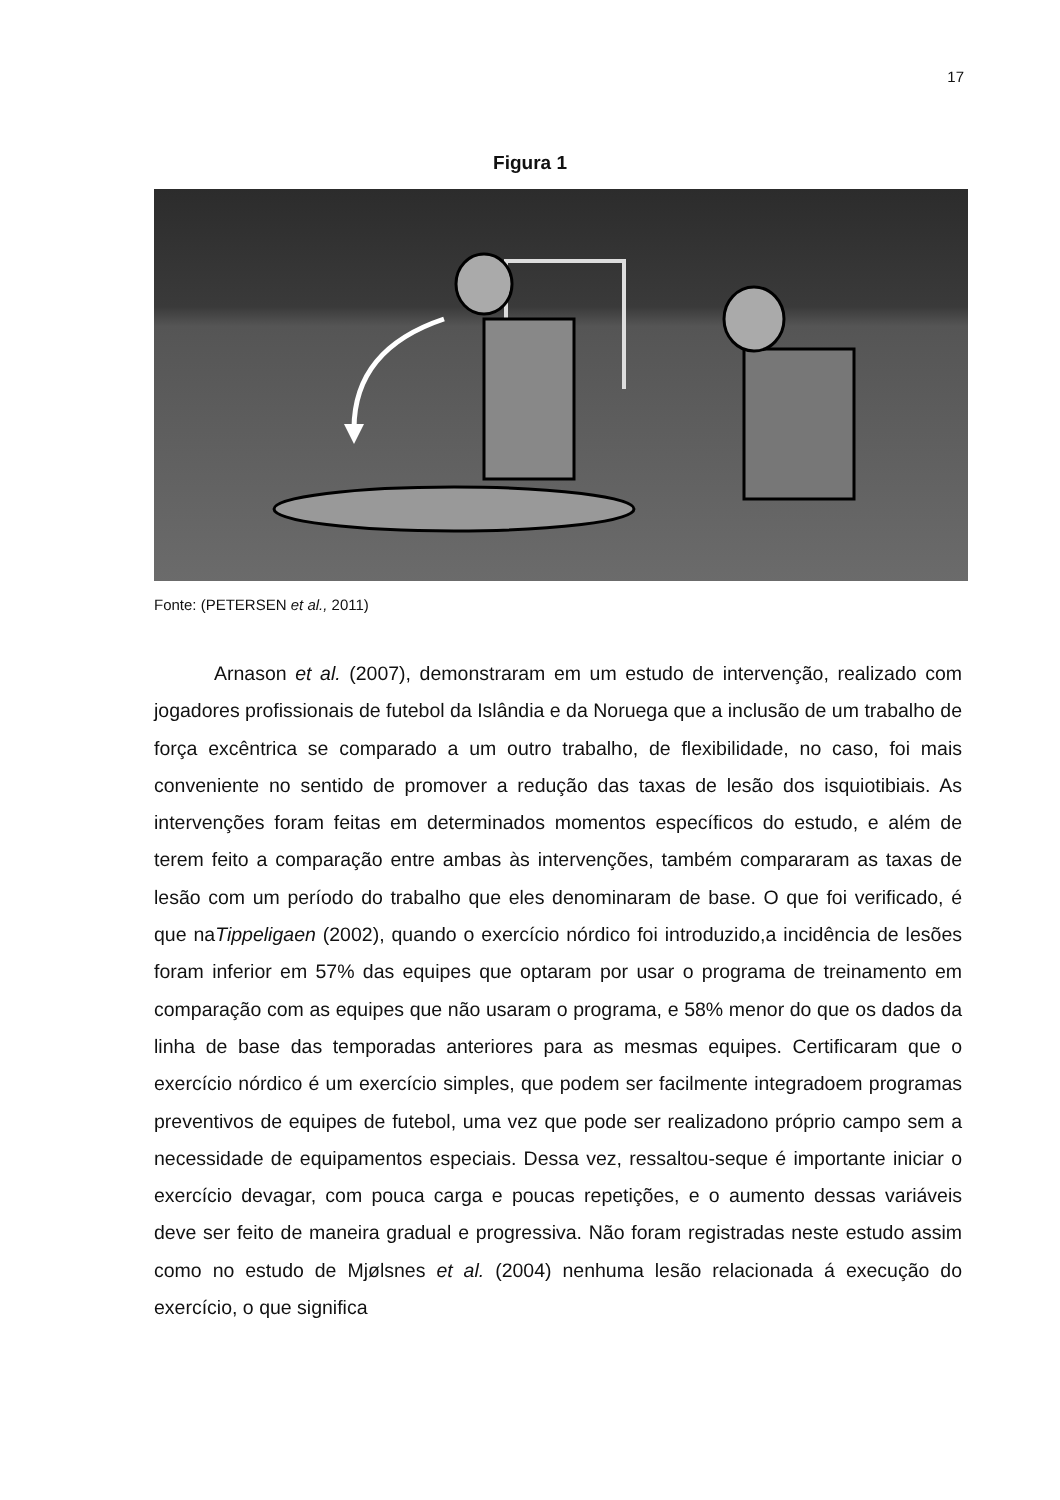17
Figura 1
Fonte: (PETERSEN et al., 2011)
Arnason et al. (2007), demonstraram em um estudo de intervenção, realizado com jogadores profissionais de futebol da Islândia e da Noruega que a inclusão de um trabalho de força excêntrica se comparado a um outro trabalho, de flexibilidade, no caso, foi mais conveniente no sentido de promover a redução das taxas de lesão dos isquiotibiais. As intervenções foram feitas em determinados momentos específicos do estudo, e além de terem feito a comparação entre ambas às intervenções, também compararam as taxas de lesão com um período do trabalho que eles denominaram de base. O que foi verificado, é que naTippeligaen (2002), quando o exercício nórdico foi introduzido,a incidência de lesões foram inferior em 57% das equipes que optaram por usar o programa de treinamento em comparação com as equipes que não usaram o programa, e 58% menor do que os dados da linha de base das temporadas anteriores para as mesmas equipes. Certificaram que o exercício nórdico é um exercício simples, que podem ser facilmente integradoem programas preventivos de equipes de futebol, uma vez que pode ser realizadono próprio campo sem a necessidade de equipamentos especiais. Dessa vez, ressaltou-seque é importante iniciar o exercício devagar, com pouca carga e poucas repetições, e o aumento dessas variáveis deve ser feito de maneira gradual e progressiva. Não foram registradas neste estudo assim como no estudo de Mjølsnes et al. (2004) nenhuma lesão relacionada á execução do exercício, o que significa